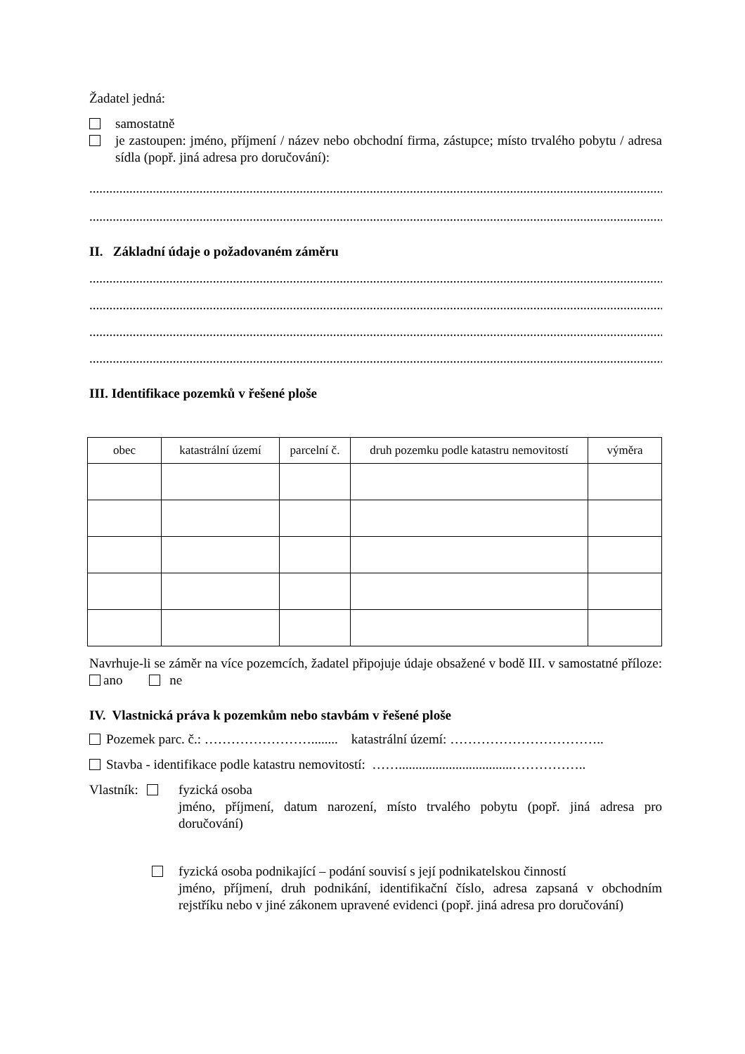Žadatel jedná:
samostatně
je zastoupen: jméno, příjmení / název nebo obchodní firma, zástupce; místo trvalého pobytu / adresa sídla (popř. jiná adresa pro doručování):
..............................................................................................................................................................................
..............................................................................................................................................................................
II. Základní údaje o požadovaném záměru
..............................................................................................................................................................................
..............................................................................................................................................................................
..............................................................................................................................................................................
..............................................................................................................................................................................
III. Identifikace pozemků v řešené ploše
| obec | katastrální území | parcelní č. | druh pozemku podle katastru nemovitostí | výměra |
| --- | --- | --- | --- | --- |
Navrhuje-li se záměr na více pozemcích, žadatel připojuje údaje obsažené v bodě III. v samostatné příloze: ano ne
IV. Vlastnická práva k pozemkům nebo stavbám v řešené ploše
Pozemek parc. č.: ……………………........ katastrální území: ……………………………..
Stavba - identifikace podle katastru nemovitostí: ……..................................……………..
Vlastník: fyzická osoba
jméno, příjmení, datum narození, místo trvalého pobytu (popř. jiná adresa pro doručování)
fyzická osoba podnikající – podání souvisí s její podnikatelskou činností
jméno, příjmení, druh podnikání, identifikační číslo, adresa zapsaná v obchodním rejstříku nebo v jiné zákonem upravené evidenci (popř. jiná adresa pro doručování)